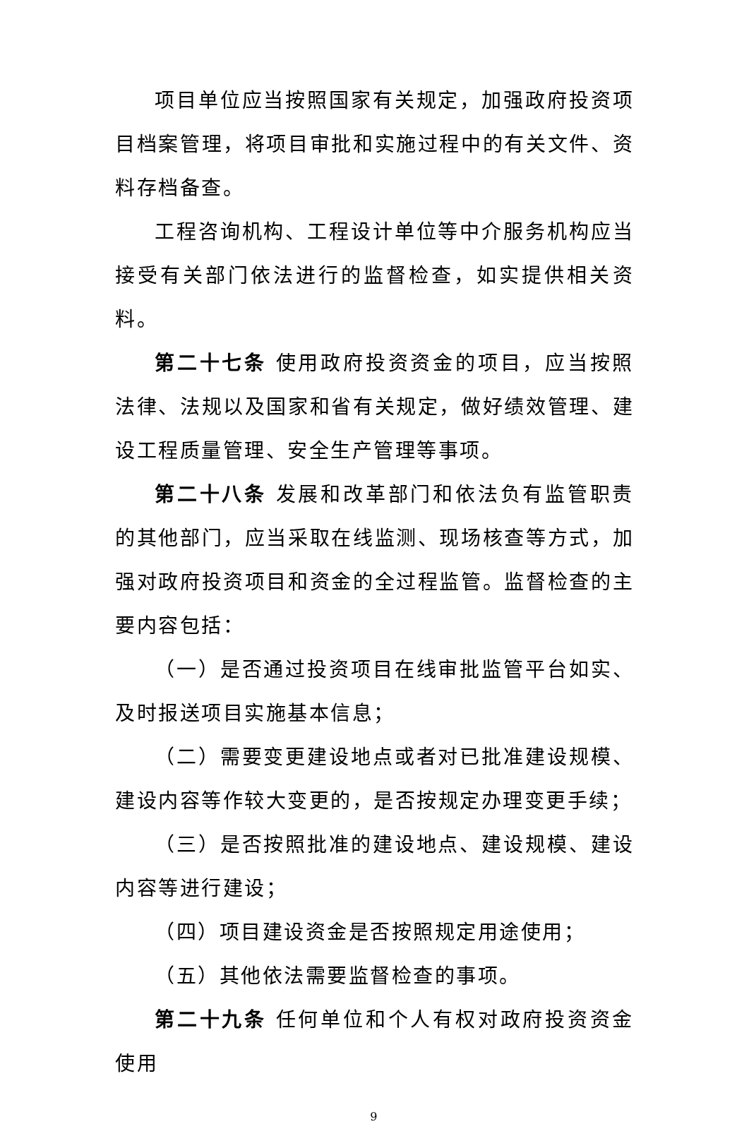项目单位应当按照国家有关规定，加强政府投资项目档案管理，将项目审批和实施过程中的有关文件、资料存档备查。
工程咨询机构、工程设计单位等中介服务机构应当接受有关部门依法进行的监督检查，如实提供相关资料。
第二十七条 使用政府投资资金的项目，应当按照法律、法规以及国家和省有关规定，做好绩效管理、建设工程质量管理、安全生产管理等事项。
第二十八条 发展和改革部门和依法负有监管职责的其他部门，应当采取在线监测、现场核查等方式，加强对政府投资项目和资金的全过程监管。监督检查的主要内容包括：
（一）是否通过投资项目在线审批监管平台如实、及时报送项目实施基本信息；
（二）需要变更建设地点或者对已批准建设规模、建设内容等作较大变更的，是否按规定办理变更手续；
（三）是否按照批准的建设地点、建设规模、建设内容等进行建设；
（四）项目建设资金是否按照规定用途使用；
（五）其他依法需要监督检查的事项。
第二十九条 任何单位和个人有权对政府投资资金使用
9